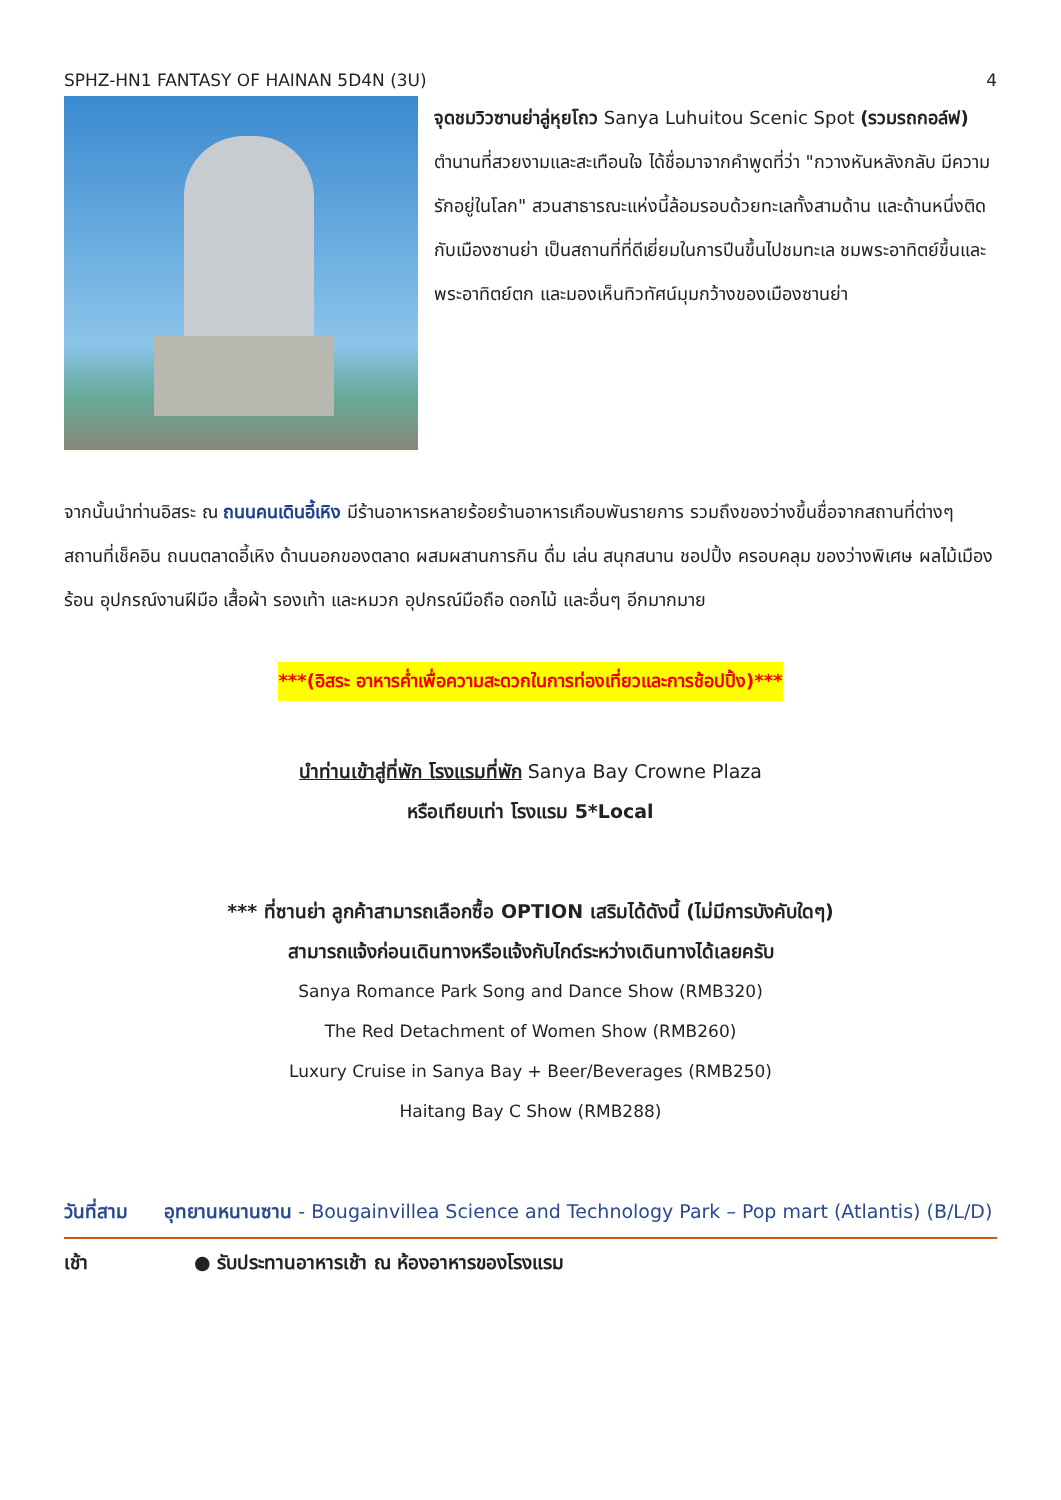SPHZ-HN1 FANTASY OF HAINAN 5D4N (3U) 4
จุดชมวิวซานย่าลู่หุยโถว Sanya Luhuitou Scenic Spot (รวมรถกอล์ฟ) ตำนานที่สวยงามและสะเทือนใจ ได้ชื่อมาจากคำพูดที่ว่า "กวางหันหลังกลับ มีความรักอยู่ในโลก" สวนสาธารณะแห่งนี้ล้อมรอบด้วยทะเลทั้งสามด้าน และด้านหนึ่งติดกับเมืองซานย่า เป็นสถานที่ที่ดีเยี่ยมในการปีนขึ้นไปชมทะเล ชมพระอาทิตย์ขึ้นและพระอาทิตย์ตก และมองเห็นทิวทัศน์มุมกว้างของเมืองซานย่า
จากนั้นนำท่านอิสระ ณ ถนนคนเดินอี้เหิง มีร้านอาหารหลายร้อยร้านอาหารเกือบพันรายการ รวมถึงของว่างขึ้นชื่อจากสถานที่ต่างๆ สถานที่เช็คอิน ถนนตลาดอี้เหิง ด้านนอกของตลาด ผสมผสานการกิน ดื่ม เล่น สนุกสนาน ชอปปิ้ง ครอบคลุม ของว่างพิเศษ ผลไม้เมืองร้อน อุปกรณ์งานฝีมือ เสื้อผ้า รองเท้า และหมวก อุปกรณ์มือถือ ดอกไม้ และอื่นๆ อีกมากมาย
***(อิสระ อาหารค่ำเพื่อความสะดวกในการท่องเที่ยวและการช้อปปิ้ง)***
นำท่านเข้าสู่ที่พัก โรงแรมที่พัก Sanya Bay Crowne Plaza
หรือเทียบเท่า โรงแรม 5*Local
*** ที่ซานย่า ลูกค้าสามารถเลือกซื้อ OPTION เสริมได้ดังนี้ (ไม่มีการบังคับใดๆ)
สามารถแจ้งก่อนเดินทางหรือแจ้งกับไกด์ระหว่างเดินทางได้เลยครับ
Sanya Romance Park Song and Dance Show (RMB320)
The Red Detachment of Women Show (RMB260)
Luxury Cruise in Sanya Bay + Beer/Beverages (RMB250)
Haitang Bay C Show (RMB288)
วันที่สาม อุทยานหนานซาน - Bougainvillea Science and Technology Park – Pop mart (Atlantis) (B/L/D)
เช้า ● รับประทานอาหารเช้า ณ ห้องอาหารของโรงแรม